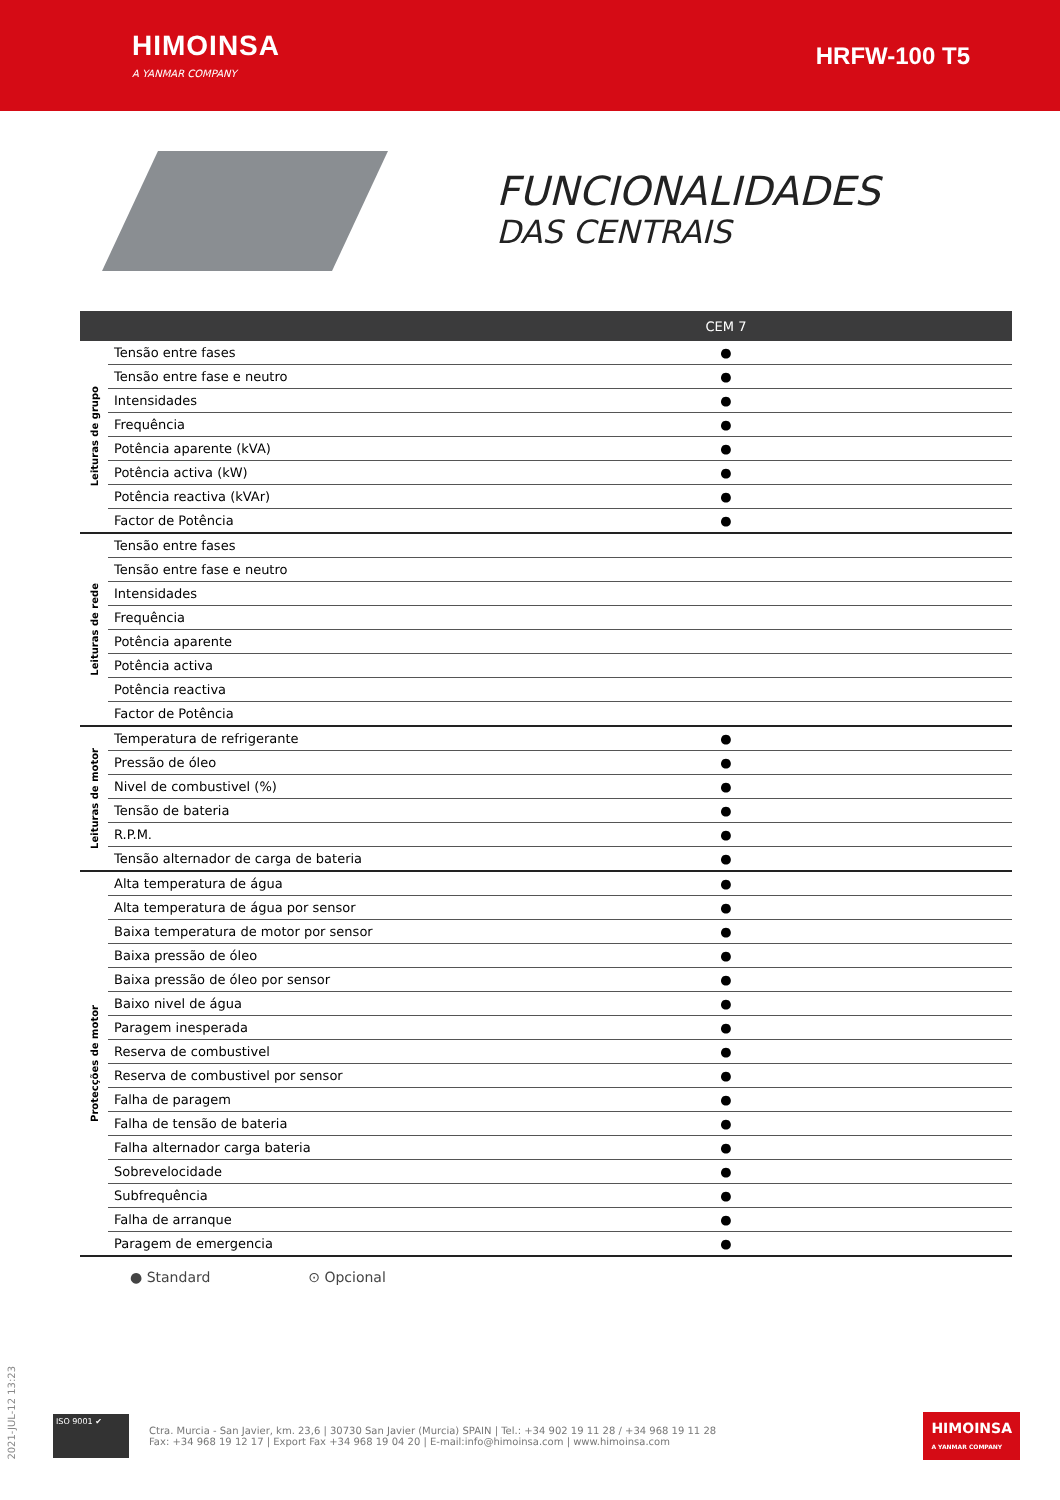HIMOINSA
A YANMAR COMPANY
HRFW-100 T5
FUNCIONALIDADES
DAS CENTRAIS
| | | CEM 7 |
| --- | --- | --- |
| Leituras de grupo | Tensão entre fases | ● |
| | Tensão entre fase e neutro | ● |
| | Intensidades | ● |
| | Frequência | ● |
| | Potência aparente (kVA) | ● |
| | Potência activa (kW) | ● |
| | Potência reactiva (kVAr) | ● |
| | Factor de Potência | ● |
| Leituras de rede | Tensão entre fases | |
| | Tensão entre fase e neutro | |
| | Intensidades | |
| | Frequência | |
| | Potência aparente | |
| | Potência activa | |
| | Potência reactiva | |
| | Factor de Potência | |
| Leituras de motor | Temperatura de refrigerante | ● |
| | Pressão de óleo | ● |
| | Nivel de combustivel (%) | ● |
| | Tensão de bateria | ● |
| | R.P.M. | ● |
| | Tensão alternador de carga de bateria | ● |
| Protecções de motor | Alta temperatura de água | ● |
| | Alta temperatura de água por sensor | ● |
| | Baixa temperatura de motor por sensor | ● |
| | Baixa pressão de óleo | ● |
| | Baixa pressão de óleo por sensor | ● |
| | Baixo nivel de água | ● |
| | Paragem inesperada | ● |
| | Reserva de combustivel | ● |
| | Reserva de combustivel por sensor | ● |
| | Falha de paragem | ● |
| | Falha de tensão de bateria | ● |
| | Falha alternador carga bateria | ● |
| | Sobrevelocidade | ● |
| | Subfrequência | ● |
| | Falha de arranque | ● |
| | Paragem de emergencia | ● |
● Standard ⊙ Opcional
2021-JUL-12 13:23
ISO 9001 ✔
Ctra. Murcia - San Javier, km. 23,6 | 30730 San Javier (Murcia) SPAIN | Tel.: +34 902 19 11 28 / +34 968 19 11 28
Fax: +34 968 19 12 17 | Export Fax +34 968 19 04 20 | E-mail:info@himoinsa.com | www.himoinsa.com
HIMOINSA
A YANMAR COMPANY